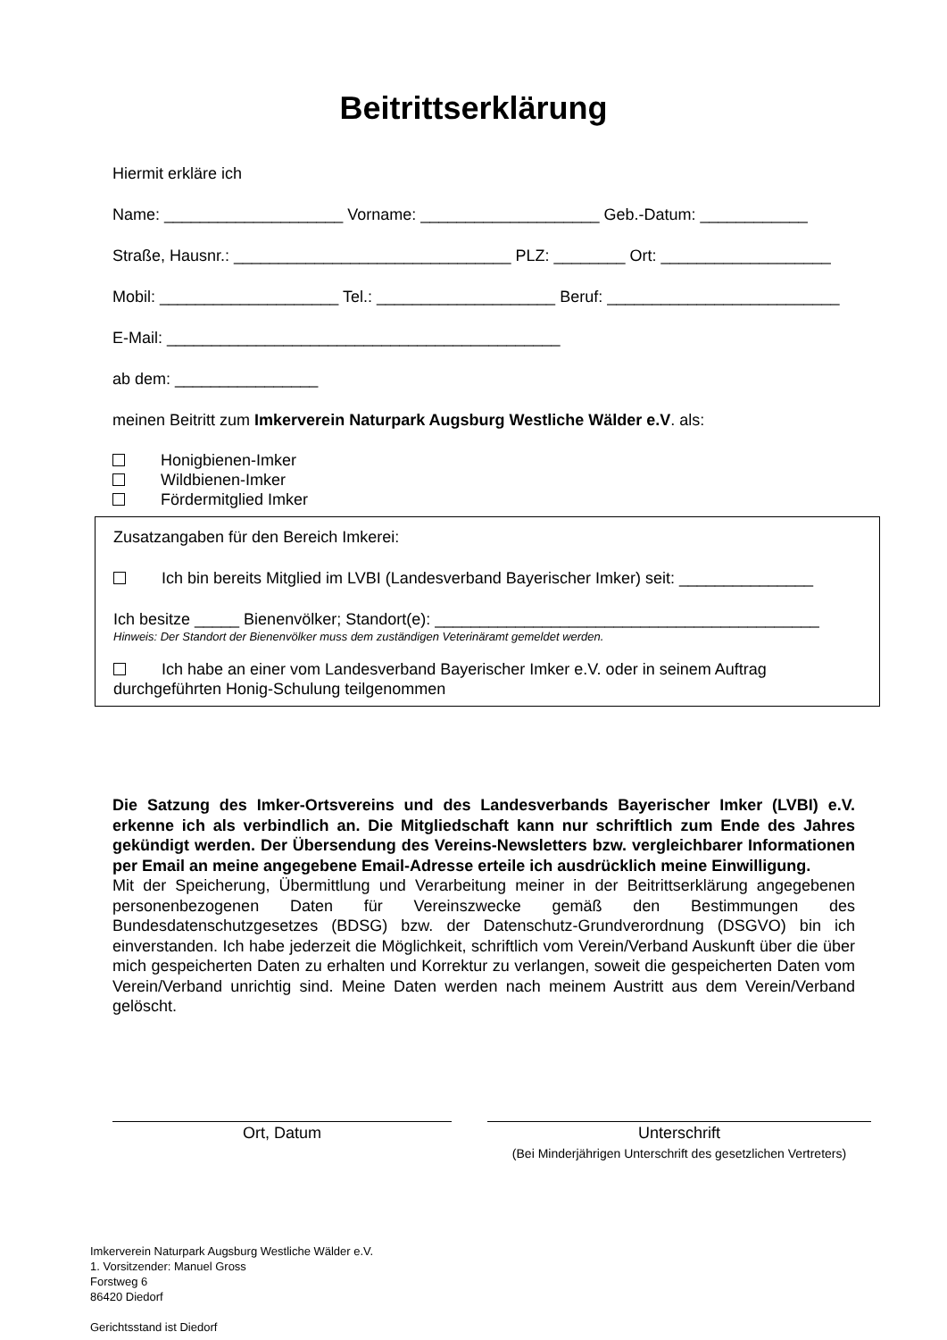Beitrittserklärung
Hiermit erkläre ich
Name: ____________________ Vorname: ____________________ Geb.-Datum: ____________
Straße, Hausnr.: _______________________________ PLZ: ________ Ort: ___________________
Mobil: ____________________ Tel.: ____________________ Beruf: __________________________
E-Mail: ____________________________________________
ab dem: ________________
meinen Beitritt zum Imkerverein Naturpark Augsburg Westliche Wälder e.V. als:
Honigbienen-Imker
Wildbienen-Imker
Fördermitglied Imker
Zusatzangaben für den Bereich Imkerei:
Ich bin bereits Mitglied im LVBI (Landesverband Bayerischer Imker) seit: _______________
Ich besitze _____ Bienenvölker; Standort(e): ___________________________________________
Hinweis: Der Standort der Bienenvölker muss dem zuständigen Veterinäramt gemeldet werden.
Ich habe an einer vom Landesverband Bayerischer Imker e.V. oder in seinem Auftrag durchgeführten Honig-Schulung teilgenommen
Die Satzung des Imker-Ortsvereins und des Landesverbands Bayerischer Imker (LVBI) e.V. erkenne ich als verbindlich an. Die Mitgliedschaft kann nur schriftlich zum Ende des Jahres gekündigt werden. Der Übersendung des Vereins-Newsletters bzw. vergleichbarer Informationen per Email an meine angegebene Email-Adresse erteile ich ausdrücklich meine Einwilligung.
Mit der Speicherung, Übermittlung und Verarbeitung meiner in der Beitrittserklärung angegebenen personenbezogenen Daten für Vereinszwecke gemäß den Bestimmungen des Bundesdatenschutzgesetzes (BDSG) bzw. der Datenschutz-Grundverordnung (DSGVO) bin ich einverstanden. Ich habe jederzeit die Möglichkeit, schriftlich vom Verein/Verband Auskunft über die über mich gespeicherten Daten zu erhalten und Korrektur zu verlangen, soweit die gespeicherten Daten vom Verein/Verband unrichtig sind. Meine Daten werden nach meinem Austritt aus dem Verein/Verband gelöscht.
Ort, Datum Unterschrift
(Bei Minderjährigen Unterschrift des gesetzlichen Vertreters)
Imkerverein Naturpark Augsburg Westliche Wälder e.V.
1. Vorsitzender: Manuel Gross
Forstweg 6
86420 Diedorf
Gerichtsstand ist Diedorf